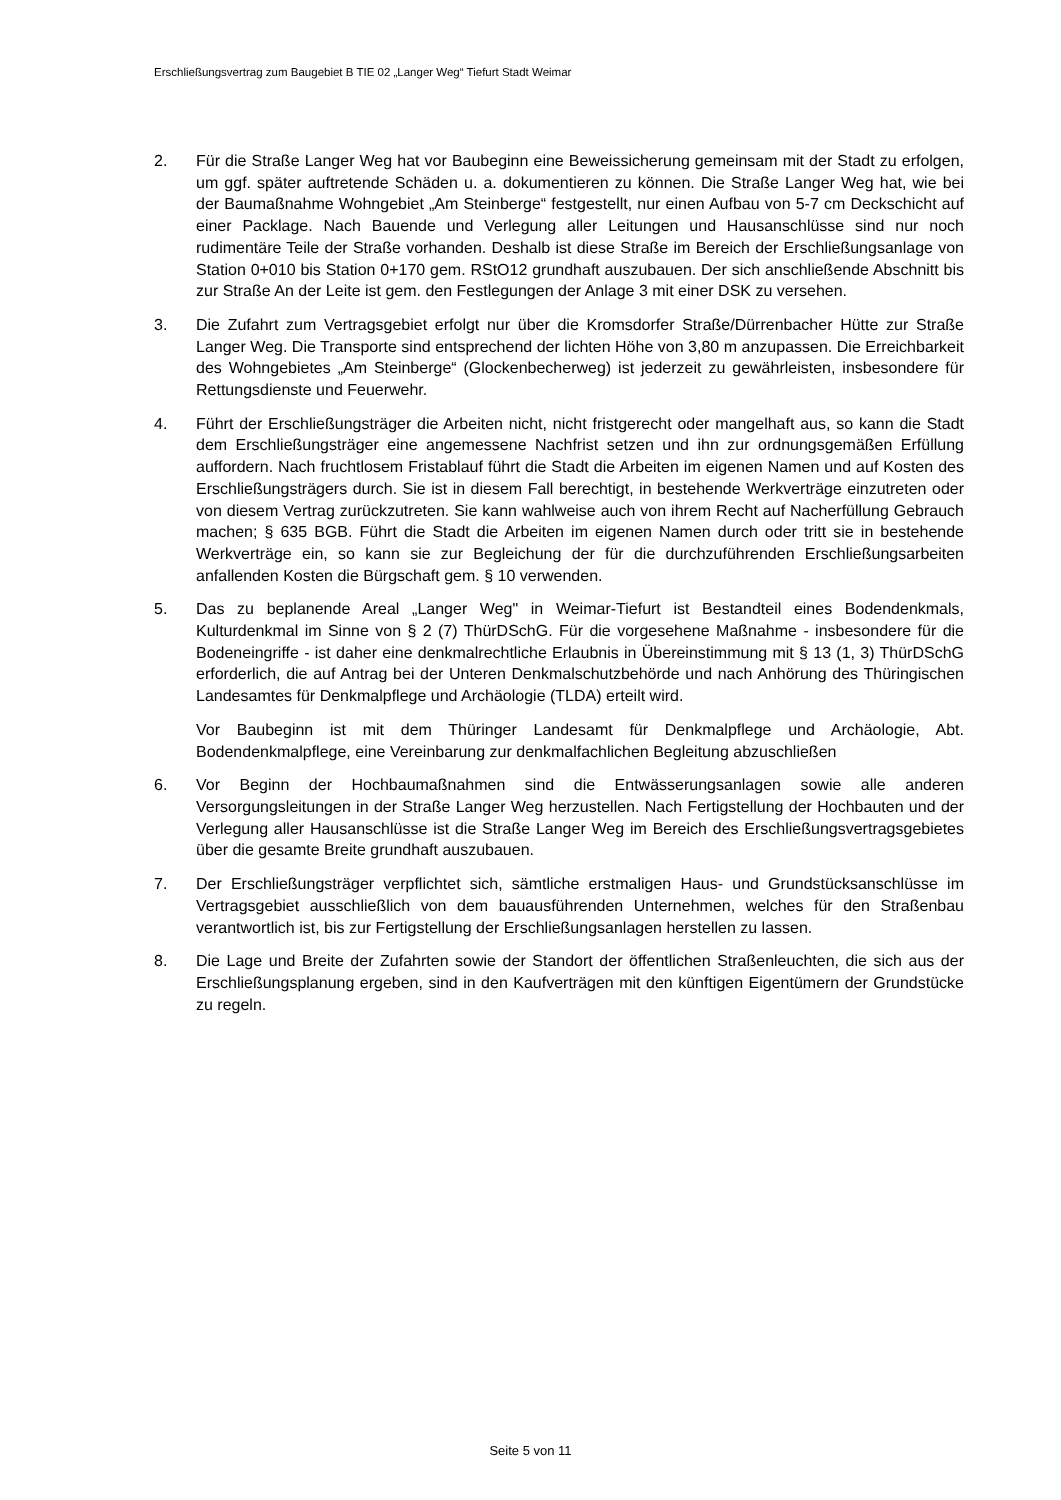Erschließungsvertrag zum Baugebiet B TIE 02 „Langer Weg“ Tiefurt Stadt Weimar
2. Für die Straße Langer Weg hat vor Baubeginn eine Beweissicherung gemeinsam mit der Stadt zu erfolgen, um ggf. später auftretende Schäden u. a. dokumentieren zu können. Die Straße Langer Weg hat, wie bei der Baumaßnahme Wohngebiet „Am Steinberge“ festgestellt, nur einen Aufbau von 5-7 cm Deckschicht auf einer Packlage. Nach Bauende und Verlegung aller Leitungen und Hausanschlüsse sind nur noch rudimentäre Teile der Straße vorhanden. Deshalb ist diese Straße im Bereich der Erschließungsanlage von Station 0+010 bis Station 0+170 gem. RStO12 grundhaft auszubauen. Der sich anschließende Abschnitt bis zur Straße An der Leite ist gem. den Festlegungen der Anlage 3 mit einer DSK zu versehen.
3. Die Zufahrt zum Vertragsgebiet erfolgt nur über die Kromsdorfer Straße/Dürrenbacher Hütte zur Straße Langer Weg. Die Transporte sind entsprechend der lichten Höhe von 3,80 m anzupassen. Die Erreichbarkeit des Wohngebietes „Am Steinberge“ (Glockenbecherweg) ist jederzeit zu gewährleisten, insbesondere für Rettungsdienste und Feuerwehr.
4. Führt der Erschließungsträger die Arbeiten nicht, nicht fristgerecht oder mangelhaft aus, so kann die Stadt dem Erschließungsträger eine angemessene Nachfrist setzen und ihn zur ordnungsgemäßen Erfüllung auffordern. Nach fruchtlosem Fristablauf führt die Stadt die Arbeiten im eigenen Namen und auf Kosten des Erschließungsträgers durch. Sie ist in diesem Fall berechtigt, in bestehende Werkverträge einzutreten oder von diesem Vertrag zurückzutreten. Sie kann wahlweise auch von ihrem Recht auf Nacherfüllung Gebrauch machen; § 635 BGB. Führt die Stadt die Arbeiten im eigenen Namen durch oder tritt sie in bestehende Werkverträge ein, so kann sie zur Begleichung der für die durchzuführenden Erschließungsarbeiten anfallenden Kosten die Bürgschaft gem. § 10 verwenden.
5. Das zu beplanende Areal „Langer Weg" in Weimar-Tiefurt ist Bestandteil eines Bodendenkmals, Kulturdenkmal im Sinne von § 2 (7) ThürDSchG. Für die vorgesehene Maßnahme - insbesondere für die Bodeneingriffe - ist daher eine denkmalrechtliche Erlaubnis in Übereinstimmung mit § 13 (1, 3) ThürDSchG erforderlich, die auf Antrag bei der Unteren Denkmalschutzbehörde und nach Anhörung des Thüringischen Landesamtes für Denkmalpflege und Archäologie (TLDA) erteilt wird.
Vor Baubeginn ist mit dem Thüringer Landesamt für Denkmalpflege und Archäologie, Abt. Bodendenkmalpflege, eine Vereinbarung zur denkmalfachlichen Begleitung abzuschließen
6. Vor Beginn der Hochbaumaßnahmen sind die Entwässerungsanlagen sowie alle anderen Versorgungsleitungen in der Straße Langer Weg herzustellen. Nach Fertigstellung der Hochbauten und der Verlegung aller Hausanschlüsse ist die Straße Langer Weg im Bereich des Erschließungsvertragsgebietes über die gesamte Breite grundhaft auszubauen.
7. Der Erschließungsträger verpflichtet sich, sämtliche erstmaligen Haus- und Grundstücksanschlüsse im Vertragsgebiet ausschließlich von dem bauausführenden Unternehmen, welches für den Straßenbau verantwortlich ist, bis zur Fertigstellung der Erschließungsanlagen herstellen zu lassen.
8. Die Lage und Breite der Zufahrten sowie der Standort der öffentlichen Straßenleuchten, die sich aus der Erschließungsplanung ergeben, sind in den Kaufverträgen mit den künftigen Eigentümern der Grundstücke zu regeln.
Seite 5 von 11